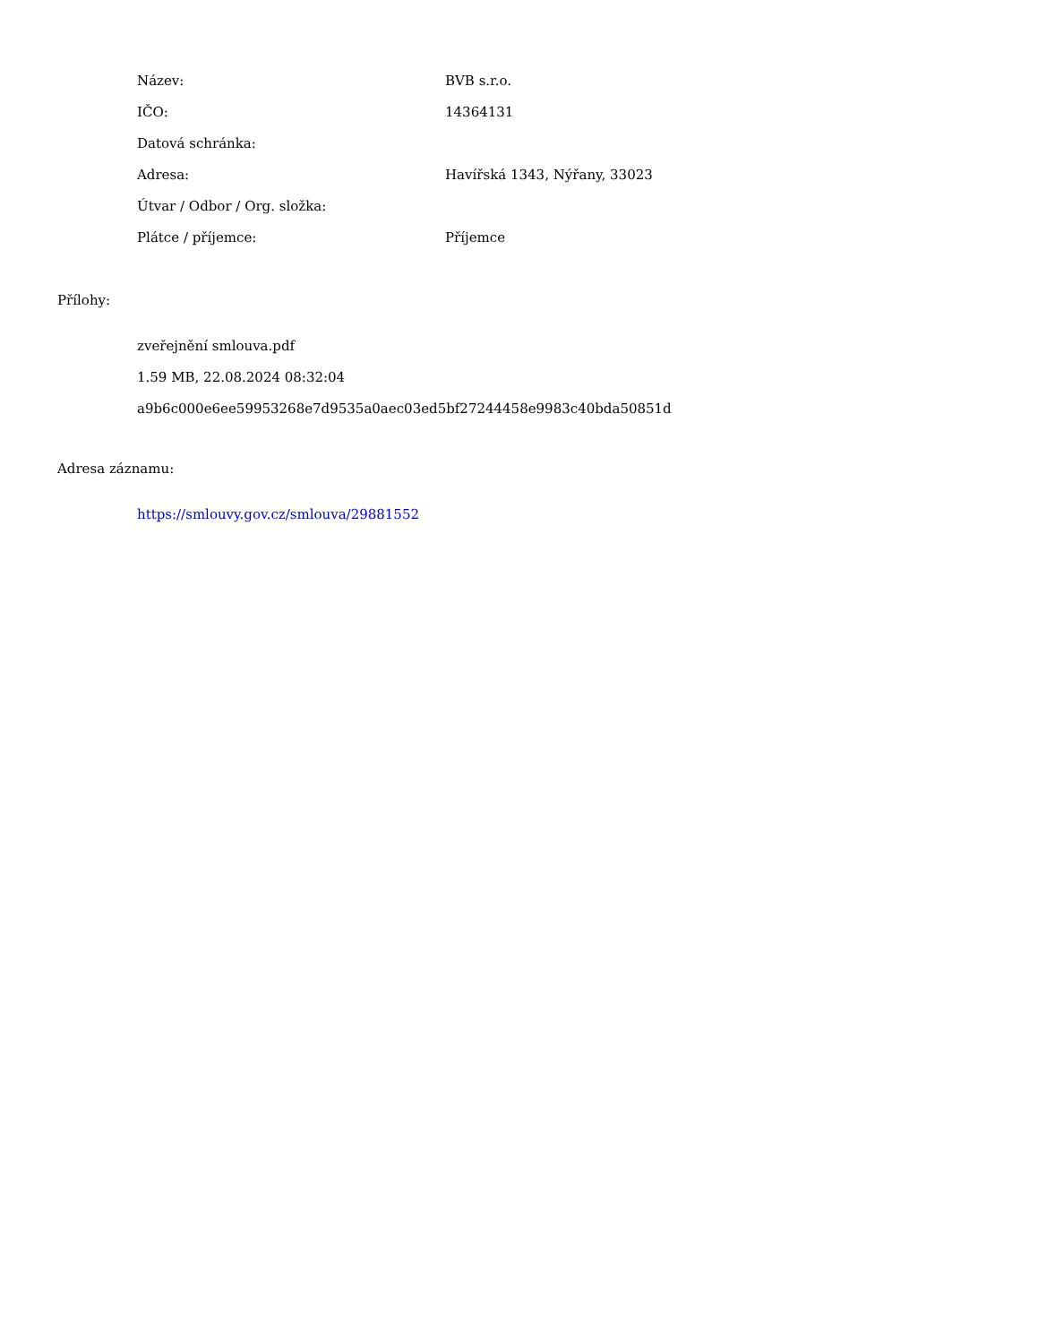| Název: | BVB s.r.o. |
| IČO: | 14364131 |
| Datová schránka: | |
| Adresa: | Havířská 1343, Nýřany, 33023 |
| Útvar / Odbor / Org. složka: | |
| Plátce / příjemce: | Příjemce |
Přílohy:
zveřejnění smlouva.pdf
1.59 MB, 22.08.2024 08:32:04
a9b6c000e6ee59953268e7d9535a0aec03ed5bf27244458e9983c40bda50851d
Adresa záznamu:
https://smlouvy.gov.cz/smlouva/29881552